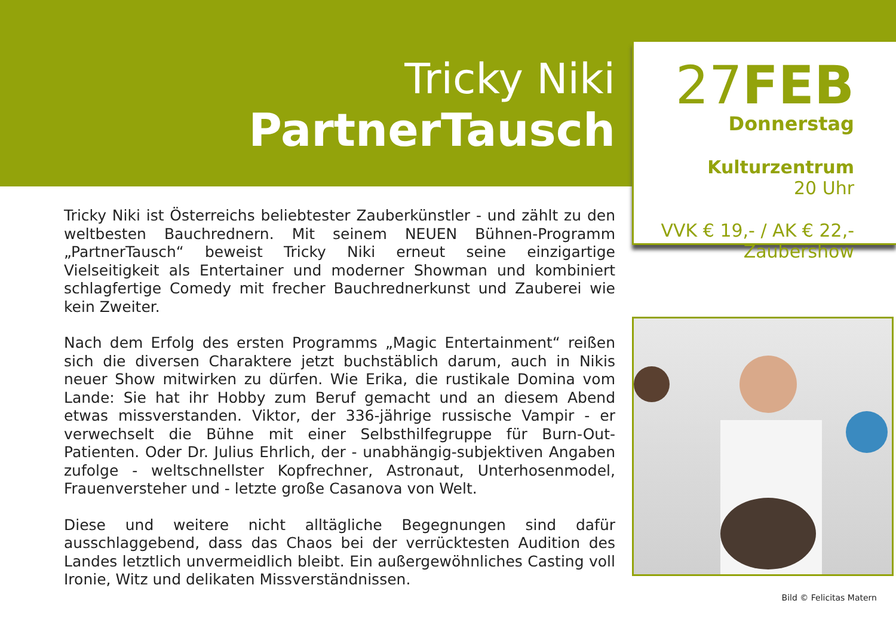Tricky Niki
PartnerTausch
Tricky Niki ist Österreichs beliebtester Zauberkünstler - und zählt zu den welt­besten Bauchrednern. Mit seinem NEUEN Bühnen-Programm „PartnerTausch“ beweist Tricky Niki erneut seine einzigartige Vielseitigkeit als Entertainer und moderner Showman und kombiniert schlagfertige Comedy mit frecher Bauch­rednerkunst und Zauberei wie kein Zweiter.
Nach dem Erfolg des ersten Programms „Magic Entertainment“ reißen sich die diversen Charaktere jetzt buchstäblich darum, auch in Nikis neuer Show mit­wirken zu dürfen. Wie Erika, die rustikale Domina vom Lande: Sie hat ihr Hobby zum Beruf gemacht und an diesem Abend etwas missverstanden. Viktor, der 336-jährige russische Vampir - er verwechselt die Bühne mit einer Selbsthilfe­gruppe für Burn-Out-Patienten. Oder Dr. Julius Ehrlich, der - unabhängig-sub­jektiven Angaben zufolge - weltschnellster Kopfrechner, Astronaut, Unterho­senmodel, Frauenversteher und - letzte große Casanova von Welt.
Diese und weitere nicht alltägliche Begegnungen sind dafür ausschlaggebend, dass das Chaos bei der verrücktesten Audition des Landes letztlich unvermeid­lich bleibt. Ein außergewöhnliches Casting voll Ironie, Witz und delikaten Miss­verständnissen.
27FEB
Donnerstag
Kulturzentrum
20 Uhr
VVK € 19,- / AK € 22,-
Zaubershow
Bild © Felicitas Matern